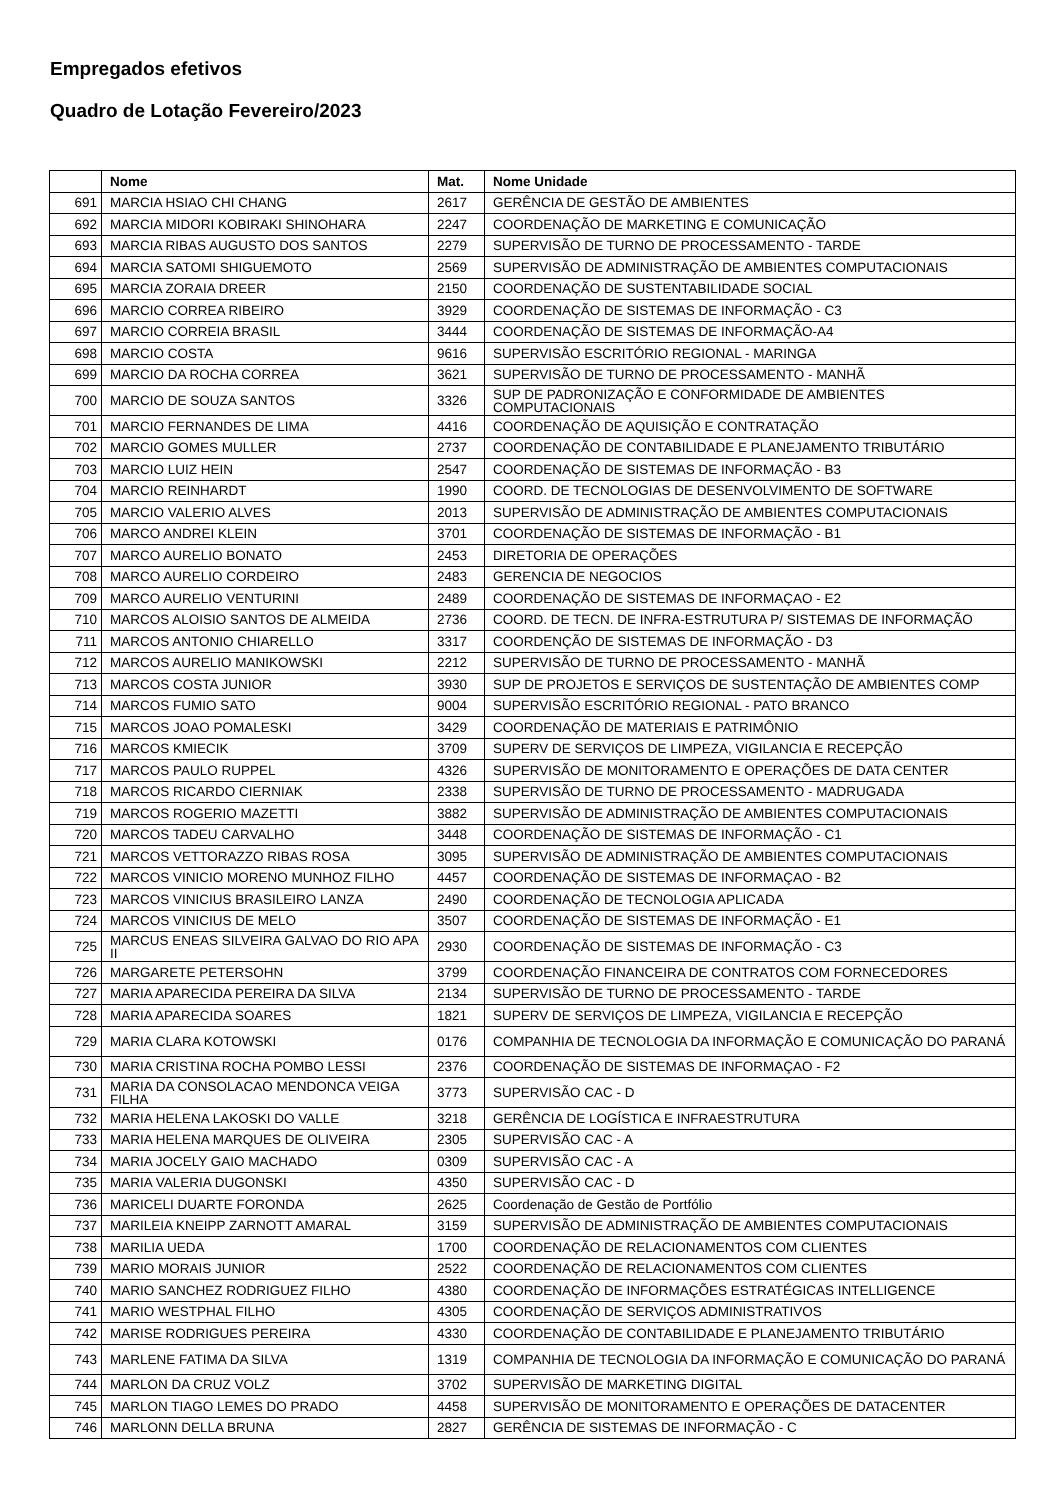Empregados efetivos
Quadro de Lotação Fevereiro/2023
| | Nome | Mat. | Nome Unidade |
| --- | --- | --- | --- |
| 691 | MARCIA HSIAO CHI CHANG | 2617 | GERÊNCIA DE GESTÃO DE AMBIENTES |
| 692 | MARCIA MIDORI KOBIRAKI SHINOHARA | 2247 | COORDENAÇÃO DE MARKETING E COMUNICAÇÃO |
| 693 | MARCIA RIBAS AUGUSTO DOS SANTOS | 2279 | SUPERVISÃO DE TURNO DE PROCESSAMENTO - TARDE |
| 694 | MARCIA SATOMI SHIGUEMOTO | 2569 | SUPERVISÃO DE ADMINISTRAÇÃO DE AMBIENTES COMPUTACIONAIS |
| 695 | MARCIA ZORAIA DREER | 2150 | COORDENAÇÃO DE SUSTENTABILIDADE SOCIAL |
| 696 | MARCIO CORREA RIBEIRO | 3929 | COORDENAÇÃO DE SISTEMAS DE INFORMAÇÃO - C3 |
| 697 | MARCIO CORREIA BRASIL | 3444 | COORDENAÇÃO DE SISTEMAS DE INFORMAÇÃO-A4 |
| 698 | MARCIO COSTA | 9616 | SUPERVISÃO ESCRITÓRIO REGIONAL - MARINGA |
| 699 | MARCIO DA ROCHA CORREA | 3621 | SUPERVISÃO DE TURNO DE PROCESSAMENTO - MANHÃ |
| 700 | MARCIO DE SOUZA SANTOS | 3326 | SUP DE PADRONIZAÇÃO E CONFORMIDADE DE AMBIENTES COMPUTACIONAIS |
| 701 | MARCIO FERNANDES DE LIMA | 4416 | COORDENAÇÃO DE AQUISIÇÃO E CONTRATAÇÃO |
| 702 | MARCIO GOMES MULLER | 2737 | COORDENAÇÃO DE CONTABILIDADE E PLANEJAMENTO TRIBUTÁRIO |
| 703 | MARCIO LUIZ HEIN | 2547 | COORDENAÇÃO DE SISTEMAS DE INFORMAÇÃO - B3 |
| 704 | MARCIO REINHARDT | 1990 | COORD. DE TECNOLOGIAS DE DESENVOLVIMENTO DE SOFTWARE |
| 705 | MARCIO VALERIO ALVES | 2013 | SUPERVISÃO DE ADMINISTRAÇÃO DE AMBIENTES COMPUTACIONAIS |
| 706 | MARCO ANDREI KLEIN | 3701 | COORDENAÇÃO DE SISTEMAS DE INFORMAÇÃO - B1 |
| 707 | MARCO AURELIO BONATO | 2453 | DIRETORIA DE OPERAÇÕES |
| 708 | MARCO AURELIO CORDEIRO | 2483 | GERENCIA DE NEGOCIOS |
| 709 | MARCO AURELIO VENTURINI | 2489 | COORDENAÇÃO DE SISTEMAS DE INFORMAÇAO - E2 |
| 710 | MARCOS ALOISIO SANTOS DE ALMEIDA | 2736 | COORD. DE TECN. DE INFRA-ESTRUTURA P/ SISTEMAS DE INFORMAÇÃO |
| 711 | MARCOS ANTONIO CHIARELLO | 3317 | COORDENÇÃO DE SISTEMAS DE INFORMAÇÃO - D3 |
| 712 | MARCOS AURELIO MANIKOWSKI | 2212 | SUPERVISÃO DE TURNO DE PROCESSAMENTO - MANHÃ |
| 713 | MARCOS COSTA JUNIOR | 3930 | SUP DE PROJETOS E SERVIÇOS DE SUSTENTAÇÃO DE AMBIENTES COMP |
| 714 | MARCOS FUMIO SATO | 9004 | SUPERVISÃO ESCRITÓRIO REGIONAL - PATO BRANCO |
| 715 | MARCOS JOAO POMALESKI | 3429 | COORDENAÇÃO DE MATERIAIS E PATRIMÔNIO |
| 716 | MARCOS KMIECIK | 3709 | SUPERV DE SERVIÇOS DE LIMPEZA, VIGILANCIA E RECEPÇÃO |
| 717 | MARCOS PAULO RUPPEL | 4326 | SUPERVISÃO DE MONITORAMENTO E OPERAÇÕES DE DATA CENTER |
| 718 | MARCOS RICARDO CIERNIAK | 2338 | SUPERVISÃO DE TURNO DE PROCESSAMENTO - MADRUGADA |
| 719 | MARCOS ROGERIO MAZETTI | 3882 | SUPERVISÃO DE ADMINISTRAÇÃO DE AMBIENTES COMPUTACIONAIS |
| 720 | MARCOS TADEU CARVALHO | 3448 | COORDENAÇÃO DE SISTEMAS DE INFORMAÇÃO - C1 |
| 721 | MARCOS VETTORAZZO RIBAS ROSA | 3095 | SUPERVISÃO DE ADMINISTRAÇÃO DE AMBIENTES COMPUTACIONAIS |
| 722 | MARCOS VINICIO MORENO MUNHOZ FILHO | 4457 | COORDENAÇÃO DE SISTEMAS DE INFORMAÇAO - B2 |
| 723 | MARCOS VINICIUS BRASILEIRO LANZA | 2490 | COORDENAÇÃO DE TECNOLOGIA APLICADA |
| 724 | MARCOS VINICIUS DE MELO | 3507 | COORDENAÇÃO DE SISTEMAS DE INFORMAÇÃO - E1 |
| 725 | MARCUS ENEAS SILVEIRA GALVAO DO RIO APA II | 2930 | COORDENAÇÃO DE SISTEMAS DE INFORMAÇÃO - C3 |
| 726 | MARGARETE PETERSOHN | 3799 | COORDENAÇÃO FINANCEIRA DE CONTRATOS COM FORNECEDORES |
| 727 | MARIA APARECIDA PEREIRA DA SILVA | 2134 | SUPERVISÃO DE TURNO DE PROCESSAMENTO - TARDE |
| 728 | MARIA APARECIDA SOARES | 1821 | SUPERV DE SERVIÇOS DE LIMPEZA, VIGILANCIA E RECEPÇÃO |
| 729 | MARIA CLARA KOTOWSKI | 0176 | COMPANHIA DE TECNOLOGIA DA INFORMAÇÃO E COMUNICAÇÃO DO PARANÁ |
| 730 | MARIA CRISTINA ROCHA POMBO LESSI | 2376 | COORDENAÇÃO DE SISTEMAS DE INFORMAÇAO - F2 |
| 731 | MARIA DA CONSOLACAO MENDONCA VEIGA FILHA | 3773 | SUPERVISÃO CAC - D |
| 732 | MARIA HELENA LAKOSKI DO VALLE | 3218 | GERÊNCIA DE LOGÍSTICA E INFRAESTRUTURA |
| 733 | MARIA HELENA MARQUES DE OLIVEIRA | 2305 | SUPERVISÃO CAC - A |
| 734 | MARIA JOCELY GAIO MACHADO | 0309 | SUPERVISÃO CAC - A |
| 735 | MARIA VALERIA DUGONSKI | 4350 | SUPERVISÃO CAC - D |
| 736 | MARICELI DUARTE FORONDA | 2625 | Coordenação de Gestão de Portfólio |
| 737 | MARILEIA KNEIPP ZARNOTT AMARAL | 3159 | SUPERVISÃO DE ADMINISTRAÇÃO DE AMBIENTES COMPUTACIONAIS |
| 738 | MARILIA UEDA | 1700 | COORDENAÇÃO DE RELACIONAMENTOS COM CLIENTES |
| 739 | MARIO MORAIS JUNIOR | 2522 | COORDENAÇÃO DE RELACIONAMENTOS COM CLIENTES |
| 740 | MARIO SANCHEZ RODRIGUEZ FILHO | 4380 | COORDENAÇÃO DE INFORMAÇÕES ESTRATÉGICAS INTELLIGENCE |
| 741 | MARIO WESTPHAL FILHO | 4305 | COORDENAÇÃO DE SERVIÇOS ADMINISTRATIVOS |
| 742 | MARISE RODRIGUES PEREIRA | 4330 | COORDENAÇÃO DE CONTABILIDADE E PLANEJAMENTO TRIBUTÁRIO |
| 743 | MARLENE FATIMA DA SILVA | 1319 | COMPANHIA DE TECNOLOGIA DA INFORMAÇÃO E COMUNICAÇÃO DO PARANÁ |
| 744 | MARLON DA CRUZ VOLZ | 3702 | SUPERVISÃO DE MARKETING DIGITAL |
| 745 | MARLON TIAGO LEMES DO PRADO | 4458 | SUPERVISÃO DE MONITORAMENTO E OPERAÇÕES DE DATACENTER |
| 746 | MARLONN DELLA BRUNA | 2827 | GERÊNCIA DE SISTEMAS DE INFORMAÇÃO - C |